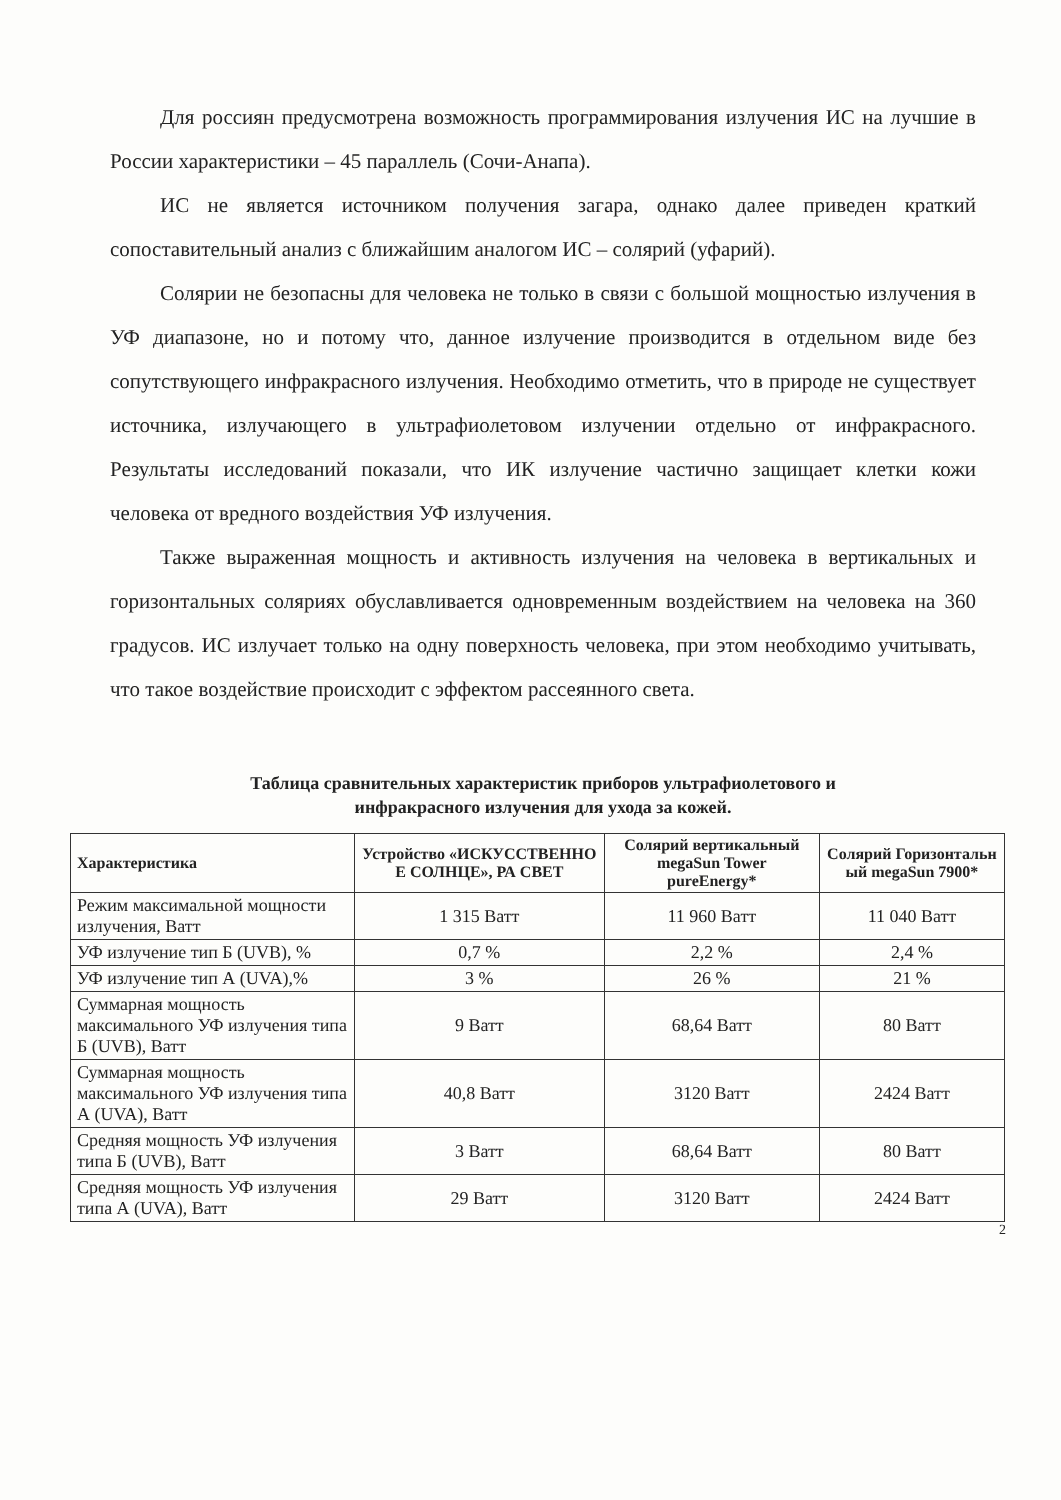Для россиян предусмотрена возможность программирования излучения ИС на лучшие в России характеристики – 45 параллель (Сочи-Анапа).
ИС не является источником получения загара, однако далее приведен краткий сопоставительный анализ с ближайшим аналогом ИС – солярий (уфарий).
Солярии не безопасны для человека не только в связи с большой мощностью излучения в УФ диапазоне, но и потому что, данное излучение производится в отдельном виде без сопутствующего инфракрасного излучения. Необходимо отметить, что в природе не существует источника, излучающего в ультрафиолетовом излучении отдельно от инфракрасного. Результаты исследований показали, что ИК излучение частично защищает клетки кожи человека от вредного воздействия УФ излучения.
Также выраженная мощность и активность излучения на человека в вертикальных и горизонтальных соляриях обуславливается одновременным воздействием на человека на 360 градусов. ИС излучает только на одну поверхность человека, при этом необходимо учитывать, что такое воздействие происходит с эффектом рассеянного света.
Таблица сравнительных характеристик приборов ультрафиолетового и
инфракрасного излучения для ухода за кожей.
| Характеристика | Устройство «ИСКУССТВЕННО Е СОЛНЦЕ», РА СВЕТ | Солярий вертикальный megaSun Tower pureEnergy* | Солярий Горизонтальн ый megaSun 7900* |
| --- | --- | --- | --- |
| Режим максимальной мощности излучения, Ватт | 1 315 Ватт | 11 960 Ватт | 11 040 Ватт |
| УФ излучение тип Б (UVB), % | 0,7 % | 2,2 % | 2,4 % |
| УФ излучение тип А (UVA),% | 3 % | 26 % | 21 % |
| Суммарная мощность максимального УФ излучения типа Б (UVB), Ватт | 9 Ватт | 68,64 Ватт | 80 Ватт |
| Суммарная мощность максимального УФ излучения типа А (UVA), Ватт | 40,8 Ватт | 3120 Ватт | 2424 Ватт |
| Средняя мощность УФ излучения типа Б (UVB), Ватт | 3 Ватт | 68,64 Ватт | 80 Ватт |
| Средняя мощность УФ излучения типа А (UVA), Ватт | 29 Ватт | 3120 Ватт | 2424 Ватт |
2